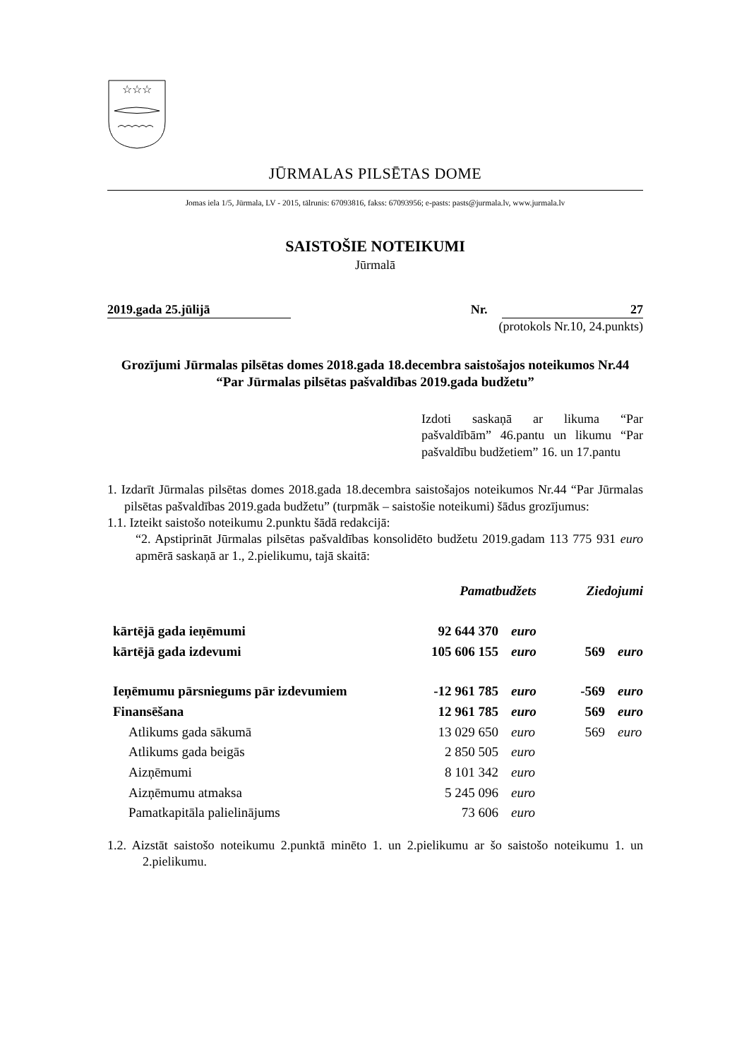☆☆☆
JŪRMALAS PILSĒTAS DOME
Jomas iela 1/5, Jūrmala, LV - 2015, tālrunis: 67093816, fakss: 67093956; e-pasts: pasts@jurmala.lv, www.jurmala.lv
SAISTOŠIE NOTEIKUMI
Jūrmalā
2019.gada 25.jūlijā Nr. 27
(protokols Nr.10, 24.punkts)
Grozījumi Jūrmalas pilsētas domes 2018.gada 18.decembra saistošajos noteikumos Nr.44 “Par Jūrmalas pilsētas pašvaldības 2019.gada budžetu”
Izdoti saskaņā ar likuma “Par pašvaldībām” 46.pantu un likumu “Par pašvaldību budžetiem” 16. un 17.pantu
1. Izdarīt Jūrmalas pilsētas domes 2018.gada 18.decembra saistošajos noteikumos Nr.44 “Par Jūrmalas pilsētas pašvaldības 2019.gada budžetu” (turpmāk – saistošie noteikumi) šādus grozījumus:
1.1. Izteikt saistošo noteikumu 2.punktu šādā redakcijā:
“2. Apstiprināt Jūrmalas pilsētas pašvaldības konsolidēto budžetu 2019.gadam 113 775 931 euro apmērā saskaņā ar 1., 2.pielikumu, tajā skaitā:
| | Pamatbudžets | | Ziedojumi | |
| --- | --- | --- | --- | --- |
| kārtējā gada ieņēmumi | 92 644 370 | euro | | |
| kārtējā gada izdevumi | 105 606 155 | euro | 569 | euro |
| Ieņēmumu pārsniegums pār izdevumiem | -12 961 785 | euro | -569 | euro |
| Finansēšana | 12 961 785 | euro | 569 | euro |
| Atlikums gada sākumā | 13 029 650 | euro | 569 | euro |
| Atlikums gada beigās | 2 850 505 | euro | | |
| Aizņēmumi | 8 101 342 | euro | | |
| Aizņēmumu atmaksa | 5 245 096 | euro | | |
| Pamatkapitāla palielinājums | 73 606 | euro | | |
1.2. Aizstāt saistošo noteikumu 2.punktā minēto 1. un 2.pielikumu ar šo saistošo noteikumu 1. un 2.pielikumu.